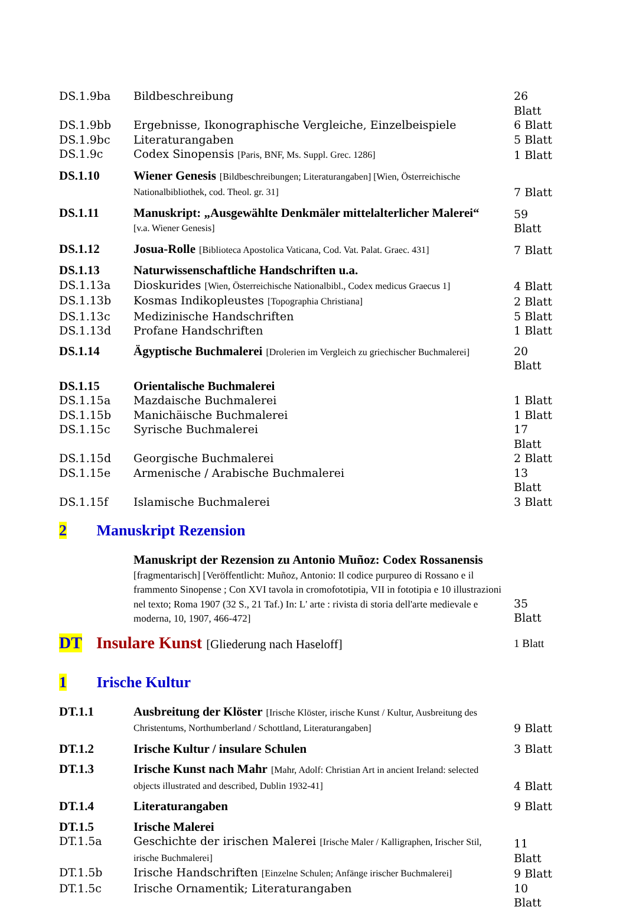| DS.1.9ba | Bildbeschreibung | 26 Blatt |
| DS.1.9bb | Ergebnisse, Ikonographische Vergleiche, Einzelbeispiele | 6 Blatt |
| DS.1.9bc | Literaturangaben | 5 Blatt |
| DS.1.9c | Codex Sinopensis [Paris, BNF, Ms. Suppl. Grec. 1286] | 1 Blatt |
| DS.1.10 | Wiener Genesis [Bildbeschreibungen; Literaturangaben] [Wien, Österreichische Nationalbibliothek, cod. Theol. gr. 31] | 7 Blatt |
| DS.1.11 | Manuskript: „Ausgewählte Denkmäler mittelalterlicher Malerei“ [v.a. Wiener Genesis] | 59 Blatt |
| DS.1.12 | Josua-Rolle [Biblioteca Apostolica Vaticana, Cod. Vat. Palat. Graec. 431] | 7 Blatt |
| DS.1.13 | Naturwissenschaftliche Handschriften u.a. | |
| DS.1.13a | Dioskurides [Wien, Österreichische Nationalbibl., Codex medicus Graecus 1] | 4 Blatt |
| DS.1.13b | Kosmas Indikopleustes [Topographia Christiana] | 2 Blatt |
| DS.1.13c | Medizinische Handschriften | 5 Blatt |
| DS.1.13d | Profane Handschriften | 1 Blatt |
| DS.1.14 | Ägyptische Buchmalerei [Drolerien im Vergleich zu griechischer Buchmalerei] | 20 Blatt |
| DS.1.15 | Orientalische Buchmalerei | |
| DS.1.15a | Mazdaische Buchmalerei | 1 Blatt |
| DS.1.15b | Manichäische Buchmalerei | 1 Blatt |
| DS.1.15c | Syrische Buchmalerei | 17 Blatt |
| DS.1.15d | Georgische Buchmalerei | 2 Blatt |
| DS.1.15e | Armenische / Arabische Buchmalerei | 13 Blatt |
| DS.1.15f | Islamische Buchmalerei | 3 Blatt |
2 Manuskript Rezension
| | Manuskript der Rezension zu Antonio Muñoz: Codex Rossanensis [fragmentarisch] [Veröffentlicht: Muñoz, Antonio: Il codice purpureo di Rossano e il frammento Sinopense ; Con XVI tavola in cromofototipia, VII in fototipia e 10 illustrazioni nel texto; Roma 1907 (32 S., 21 Taf.) In: L' arte : rivista di storia dell'arte medievale e moderna, 10, 1907, 466-472] | 35 Blatt |
DT Insulare Kunst [Gliederung nach Haseloff] 1 Blatt
1 Irische Kultur
| DT.1.1 | Ausbreitung der Klöster [Irische Klöster, irische Kunst / Kultur, Ausbreitung des Christentums, Northumberland / Schottland, Literaturangaben] | 9 Blatt |
| DT.1.2 | Irische Kultur / insulare Schulen | 3 Blatt |
| DT.1.3 | Irische Kunst nach Mahr [Mahr, Adolf: Christian Art in ancient Ireland: selected objects illustrated and described, Dublin 1932-41] | 4 Blatt |
| DT.1.4 | Literaturangaben | 9 Blatt |
| DT.1.5 | Irische Malerei | |
| DT.1.5a | Geschichte der irischen Malerei [Irische Maler / Kalligraphen, Irischer Stil, irische Buchmalerei] | 11 Blatt |
| DT.1.5b | Irische Handschriften [Einzelne Schulen; Anfänge irischer Buchmalerei] | 9 Blatt |
| DT.1.5c | Irische Ornamentik; Literaturangaben | 10 Blatt |